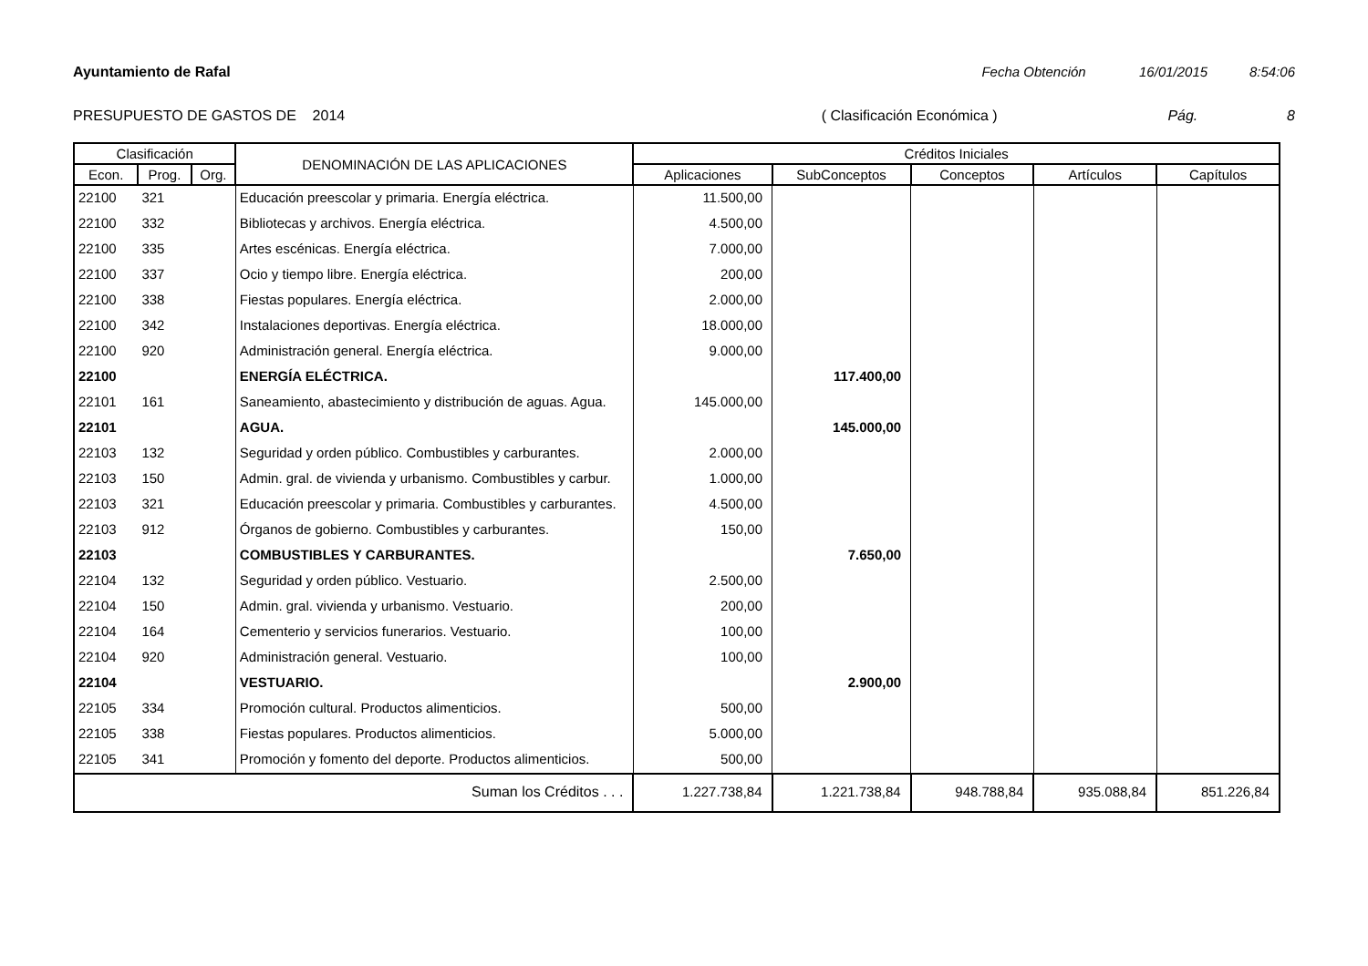Ayuntamiento de Rafal Fecha Obtención 16/01/2015 8:54:06
PRESUPUESTO DE GASTOS DE 2014 ( Clasificación Económica ) Pág. 8
| Clasificación | | | DENOMINACIÓN DE LAS APLICACIONES | Créditos Iniciales | | | | |
| --- | --- | --- | --- | --- | --- | --- | --- | --- |
| Econ. | Prog. | Org. | | Aplicaciones | SubConceptos | Conceptos | Artículos | Capítulos |
| 22100 | 321 | | Educación preescolar y primaria. Energía eléctrica. | 11.500,00 | | | | |
| 22100 | 332 | | Bibliotecas y archivos. Energía eléctrica. | 4.500,00 | | | | |
| 22100 | 335 | | Artes escénicas. Energía eléctrica. | 7.000,00 | | | | |
| 22100 | 337 | | Ocio y tiempo libre. Energía eléctrica. | 200,00 | | | | |
| 22100 | 338 | | Fiestas populares. Energía eléctrica. | 2.000,00 | | | | |
| 22100 | 342 | | Instalaciones deportivas. Energía eléctrica. | 18.000,00 | | | | |
| 22100 | 920 | | Administración general. Energía eléctrica. | 9.000,00 | | | | |
| 22100 | | | ENERGÍA ELÉCTRICA. | | 117.400,00 | | | |
| 22101 | 161 | | Saneamiento, abastecimiento y distribución de aguas. Agua. | 145.000,00 | | | | |
| 22101 | | | AGUA. | | 145.000,00 | | | |
| 22103 | 132 | | Seguridad y orden público. Combustibles y carburantes. | 2.000,00 | | | | |
| 22103 | 150 | | Admin. gral. de vivienda y urbanismo. Combustibles y carbur. | 1.000,00 | | | | |
| 22103 | 321 | | Educación preescolar y primaria. Combustibles y carburantes. | 4.500,00 | | | | |
| 22103 | 912 | | Órganos de gobierno. Combustibles y carburantes. | 150,00 | | | | |
| 22103 | | | COMBUSTIBLES Y CARBURANTES. | | 7.650,00 | | | |
| 22104 | 132 | | Seguridad y orden público. Vestuario. | 2.500,00 | | | | |
| 22104 | 150 | | Admin. gral. vivienda y urbanismo. Vestuario. | 200,00 | | | | |
| 22104 | 164 | | Cementerio y servicios funerarios. Vestuario. | 100,00 | | | | |
| 22104 | 920 | | Administración general. Vestuario. | 100,00 | | | | |
| 22104 | | | VESTUARIO. | | 2.900,00 | | | |
| 22105 | 334 | | Promoción cultural. Productos alimenticios. | 500,00 | | | | |
| 22105 | 338 | | Fiestas populares. Productos alimenticios. | 5.000,00 | | | | |
| 22105 | 341 | | Promoción y fomento del deporte. Productos alimenticios. | 500,00 | | | | |
| Suman los Créditos . . . | | | | 1.227.738,84 | 1.221.738,84 | 948.788,84 | 935.088,84 | 851.226,84 |